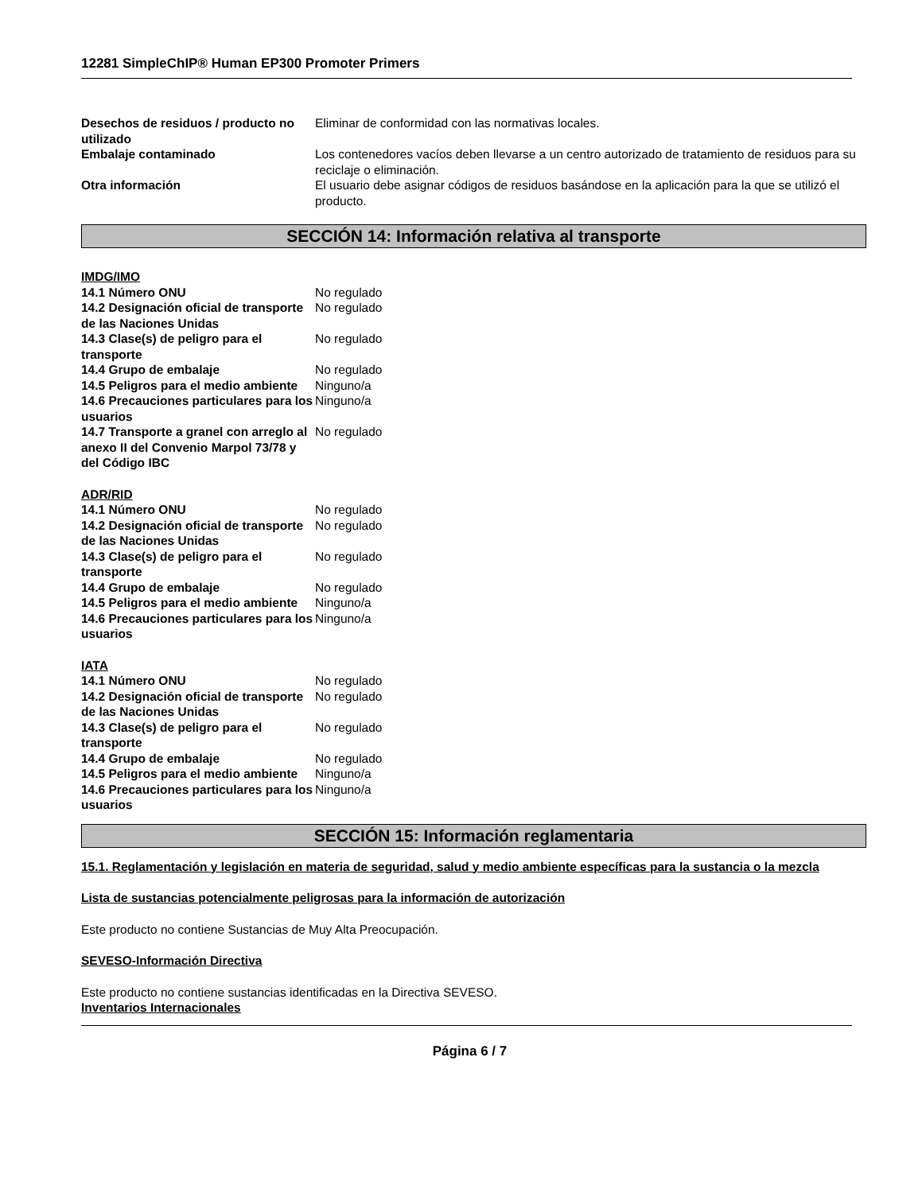12281 SimpleChIP® Human EP300 Promoter Primers
| Desechos de residuos / producto no utilizado | Eliminar de conformidad con las normativas locales. |
| Embalaje contaminado | Los contenedores vacíos deben llevarse a un centro autorizado de tratamiento de residuos para su reciclaje o eliminación. |
| Otra información | El usuario debe asignar códigos de residuos basándose en la aplicación para la que se utilizó el producto. |
SECCIÓN 14: Información relativa al transporte
IMDG/IMO
| 14.1 Número ONU | No regulado |
| 14.2 Designación oficial de transporte de las Naciones Unidas | No regulado |
| 14.3 Clase(s) de peligro para el transporte | No regulado |
| 14.4 Grupo de embalaje | No regulado |
| 14.5 Peligros para el medio ambiente | Ninguno/a |
| 14.6 Precauciones particulares para los usuarios | Ninguno/a |
| 14.7 Transporte a granel con arreglo al anexo II del Convenio Marpol 73/78 y del Código IBC | No regulado |
ADR/RID
| 14.1 Número ONU | No regulado |
| 14.2 Designación oficial de transporte de las Naciones Unidas | No regulado |
| 14.3 Clase(s) de peligro para el transporte | No regulado |
| 14.4 Grupo de embalaje | No regulado |
| 14.5 Peligros para el medio ambiente | Ninguno/a |
| 14.6 Precauciones particulares para los usuarios | Ninguno/a |
IATA
| 14.1 Número ONU | No regulado |
| 14.2 Designación oficial de transporte de las Naciones Unidas | No regulado |
| 14.3 Clase(s) de peligro para el transporte | No regulado |
| 14.4 Grupo de embalaje | No regulado |
| 14.5 Peligros para el medio ambiente | Ninguno/a |
| 14.6 Precauciones particulares para los usuarios | Ninguno/a |
SECCIÓN 15: Información reglamentaria
15.1. Reglamentación y legislación en materia de seguridad, salud y medio ambiente específicas para la sustancia o la mezcla
Lista de sustancias potencialmente peligrosas para la información de autorización
Este producto no contiene Sustancias de Muy Alta Preocupación.
SEVESO-Información Directiva
Este producto no contiene sustancias identificadas en la Directiva SEVESO.
Inventarios Internacionales
Página 6 / 7